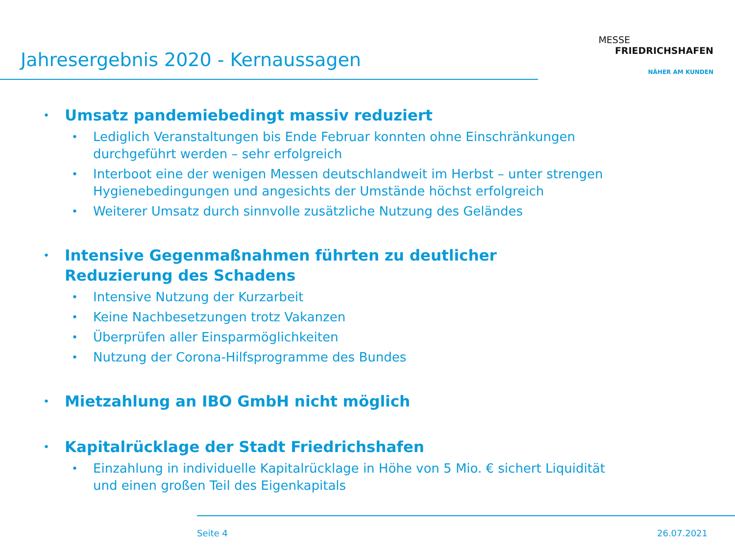Jahresergebnis 2020 - Kernaussagen
MESSE
FRIEDRICHSHAFEN
NÄHER AM KUNDEN
• Umsatz pandemiebedingt massiv reduziert
• Lediglich Veranstaltungen bis Ende Februar konnten ohne Einschränkungen durchgeführt werden – sehr erfolgreich
• Interboot eine der wenigen Messen deutschlandweit im Herbst – unter strengen Hygienebedingungen und angesichts der Umstände höchst erfolgreich
• Weiterer Umsatz durch sinnvolle zusätzliche Nutzung des Geländes
• Intensive Gegenmaßnahmen führten zu deutlicher Reduzierung des Schadens
• Intensive Nutzung der Kurzarbeit
• Keine Nachbesetzungen trotz Vakanzen
• Überprüfen aller Einsparmöglichkeiten
• Nutzung der Corona-Hilfsprogramme des Bundes
• Mietzahlung an IBO GmbH nicht möglich
• Kapitalrücklage der Stadt Friedrichshafen
• Einzahlung in individuelle Kapitalrücklage in Höhe von 5 Mio. € sichert Liquidität und einen großen Teil des Eigenkapitals
Seite 4 26.07.2021